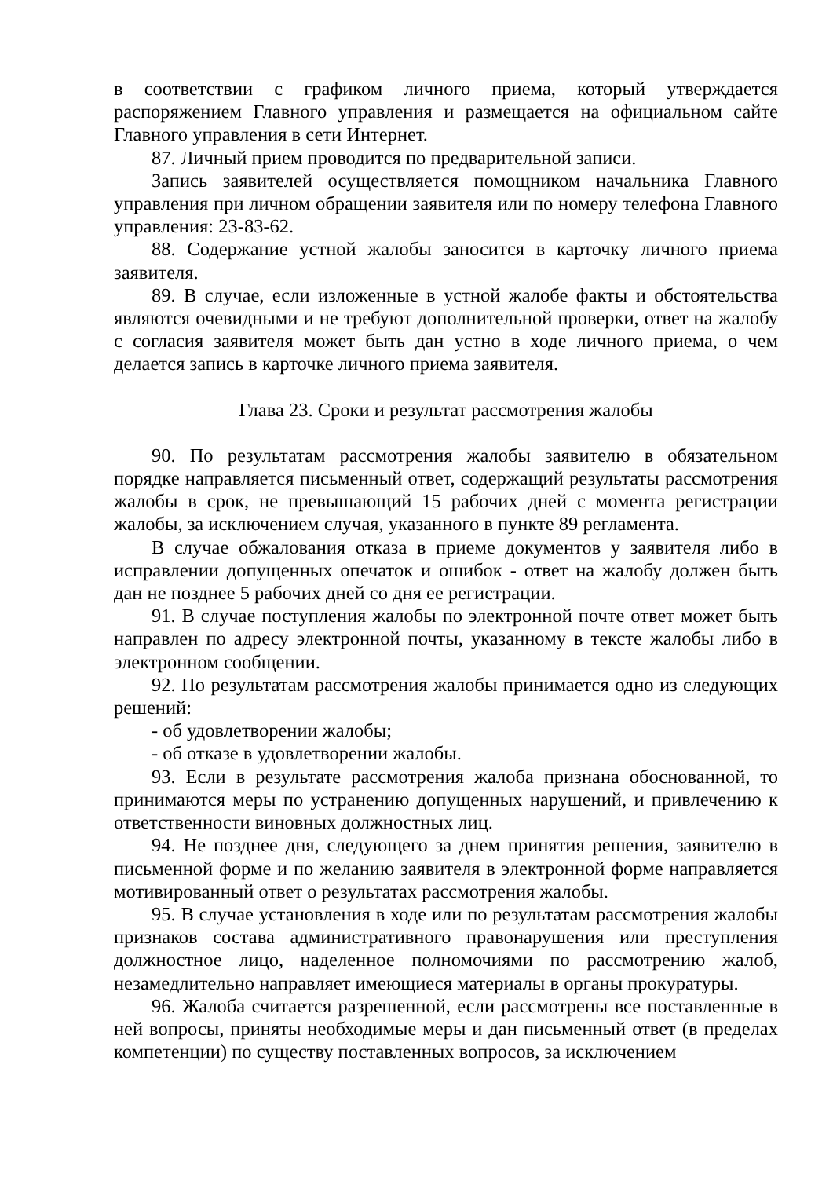в соответствии с графиком личного приема, который утверждается распоряжением Главного управления и размещается на официальном сайте Главного управления в сети Интернет.
87. Личный прием проводится по предварительной записи.
Запись заявителей осуществляется помощником начальника Главного управления при личном обращении заявителя или по номеру телефона Главного управления: 23-83-62.
88. Содержание устной жалобы заносится в карточку личного приема заявителя.
89. В случае, если изложенные в устной жалобе факты и обстоятельства являются очевидными и не требуют дополнительной проверки, ответ на жалобу с согласия заявителя может быть дан устно в ходе личного приема, о чем делается запись в карточке личного приема заявителя.
Глава 23. Сроки и результат рассмотрения жалобы
90. По результатам рассмотрения жалобы заявителю в обязательном порядке направляется письменный ответ, содержащий результаты рассмотрения жалобы в срок, не превышающий 15 рабочих дней с момента регистрации жалобы, за исключением случая, указанного в пункте 89 регламента.
В случае обжалования отказа в приеме документов у заявителя либо в исправлении допущенных опечаток и ошибок - ответ на жалобу должен быть дан не позднее 5 рабочих дней со дня ее регистрации.
91. В случае поступления жалобы по электронной почте ответ может быть направлен по адресу электронной почты, указанному в тексте жалобы либо в электронном сообщении.
92. По результатам рассмотрения жалобы принимается одно из следующих решений:
- об удовлетворении жалобы;
- об отказе в удовлетворении жалобы.
93. Если в результате рассмотрения жалоба признана обоснованной, то принимаются меры по устранению допущенных нарушений, и привлечению к ответственности виновных должностных лиц.
94. Не позднее дня, следующего за днем принятия решения, заявителю в письменной форме и по желанию заявителя в электронной форме направляется мотивированный ответ о результатах рассмотрения жалобы.
95. В случае установления в ходе или по результатам рассмотрения жалобы признаков состава административного правонарушения или преступления должностное лицо, наделенное полномочиями по рассмотрению жалоб, незамедлительно направляет имеющиеся материалы в органы прокуратуры.
96. Жалоба считается разрешенной, если рассмотрены все поставленные в ней вопросы, приняты необходимые меры и дан письменный ответ (в пределах компетенции) по существу поставленных вопросов, за исключением